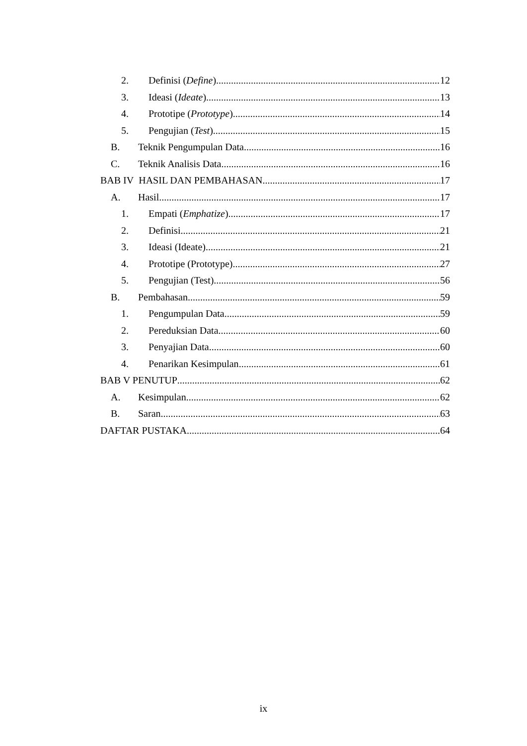2. Definisi (Define) 12
3. Ideasi (Ideate) 13
4. Prototipe (Prototype) 14
5. Pengujian (Test) 15
B. Teknik Pengumpulan Data 16
C. Teknik Analisis Data 16
BAB IV HASIL DAN PEMBAHASAN 17
A. Hasil 17
1. Empati (Emphatize) 17
2. Definisi 21
3. Ideasi (Ideate) 21
4. Prototipe (Prototype) 27
5. Pengujian (Test) 56
B. Pembahasan 59
1. Pengumpulan Data 59
2. Pereduksian Data 60
3. Penyajian Data 60
4. Penarikan Kesimpulan 61
BAB V PENUTUP 62
A. Kesimpulan 62
B. Saran 63
DAFTAR PUSTAKA 64
ix